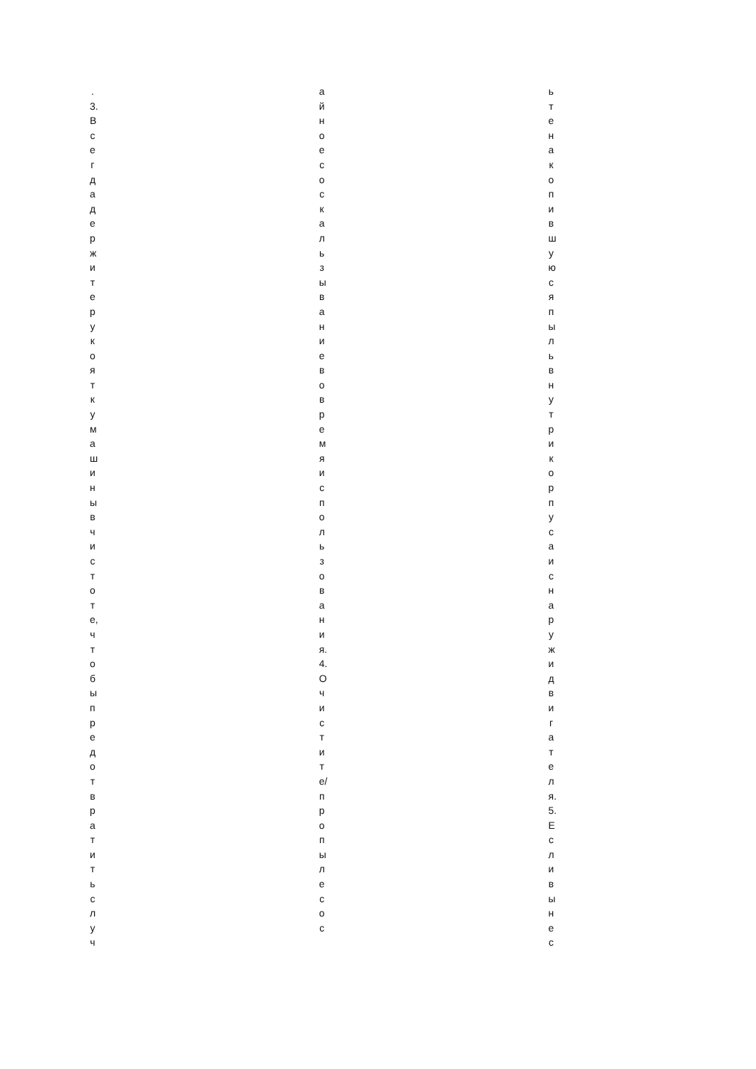.3.Всегдадержитерукояткумашинывчистоте,чтобыпредотвратитьслуч
айноесоскальзываниевовремяиспользования.4.Очистите/пропылесос
ьтенакопившуюсяпыльвнутрикорпусаиснаружидвигателя.5.Есливынес